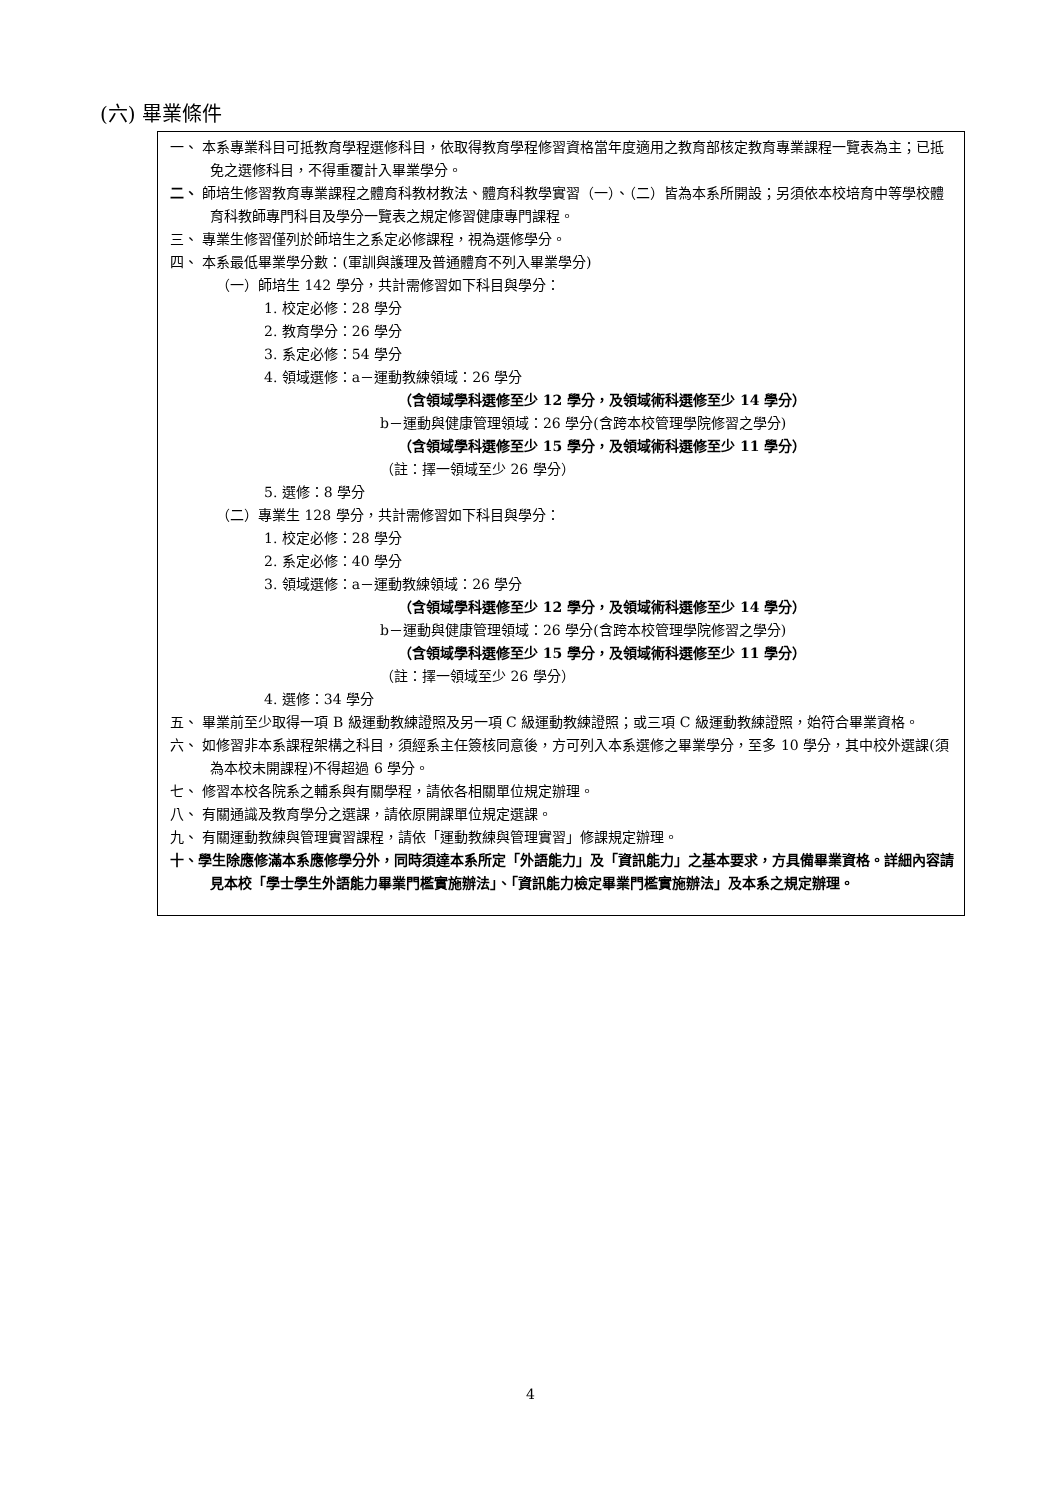(六) 畢業條件
一、 本系專業科目可抵教育學程選修科目，依取得教育學程修習資格當年度適用之教育部核定教育專業課程一覽表為主；已抵免之選修科目，不得重覆計入畢業學分。
二、 師培生修習教育專業課程之體育科教材教法、體育科教學實習（一）、（二）皆為本系所開設；另須依本校培育中等學校體育科教師專門科目及學分一覽表之規定修習健康專門課程。
三、 專業生修習僅列於師培生之系定必修課程，視為選修學分。
四、 本系最低畢業學分數：(軍訓與護理及普通體育不列入畢業學分)
（一）師培生 142 學分，共計需修習如下科目與學分：
1. 校定必修：28 學分
2. 教育學分：26 學分
3. 系定必修：54 學分
4. 領域選修：a－運動教練領域：26 學分
（含領域學科選修至少 12 學分，及領域術科選修至少 14 學分）
b－運動與健康管理領域：26 學分(含跨本校管理學院修習之學分)
（含領域學科選修至少 15 學分，及領域術科選修至少 11 學分）
（註：擇一領域至少 26 學分）
5. 選修：8 學分
（二）專業生 128 學分，共計需修習如下科目與學分：
1. 校定必修：28 學分
2. 系定必修：40 學分
3. 領域選修：a－運動教練領域：26 學分
（含領域學科選修至少 12 學分，及領域術科選修至少 14 學分）
b－運動與健康管理領域：26 學分(含跨本校管理學院修習之學分)
（含領域學科選修至少 15 學分，及領域術科選修至少 11 學分）
（註：擇一領域至少 26 學分）
4. 選修：34 學分
五、 畢業前至少取得一項 B 級運動教練證照及另一項 C 級運動教練證照；或三項 C 級運動教練證照，始符合畢業資格。
六、 如修習非本系課程架構之科目，須經系主任簽核同意後，方可列入本系選修之畢業學分，至多 10 學分，其中校外選課(須為本校未開課程)不得超過 6 學分。
七、 修習本校各院系之輔系與有關學程，請依各相關單位規定辦理。
八、 有關通識及教育學分之選課，請依原開課單位規定選課。
九、 有關運動教練與管理實習課程，請依「運動教練與管理實習」修課規定辦理。
十、學生除應修滿本系應修學分外，同時須達本系所定「外語能力」及「資訊能力」之基本要求，方具備畢業資格。詳細內容請見本校「學士學生外語能力畢業門檻實施辦法」、「資訊能力檢定畢業門檻實施辦法」及本系之規定辦理。
4